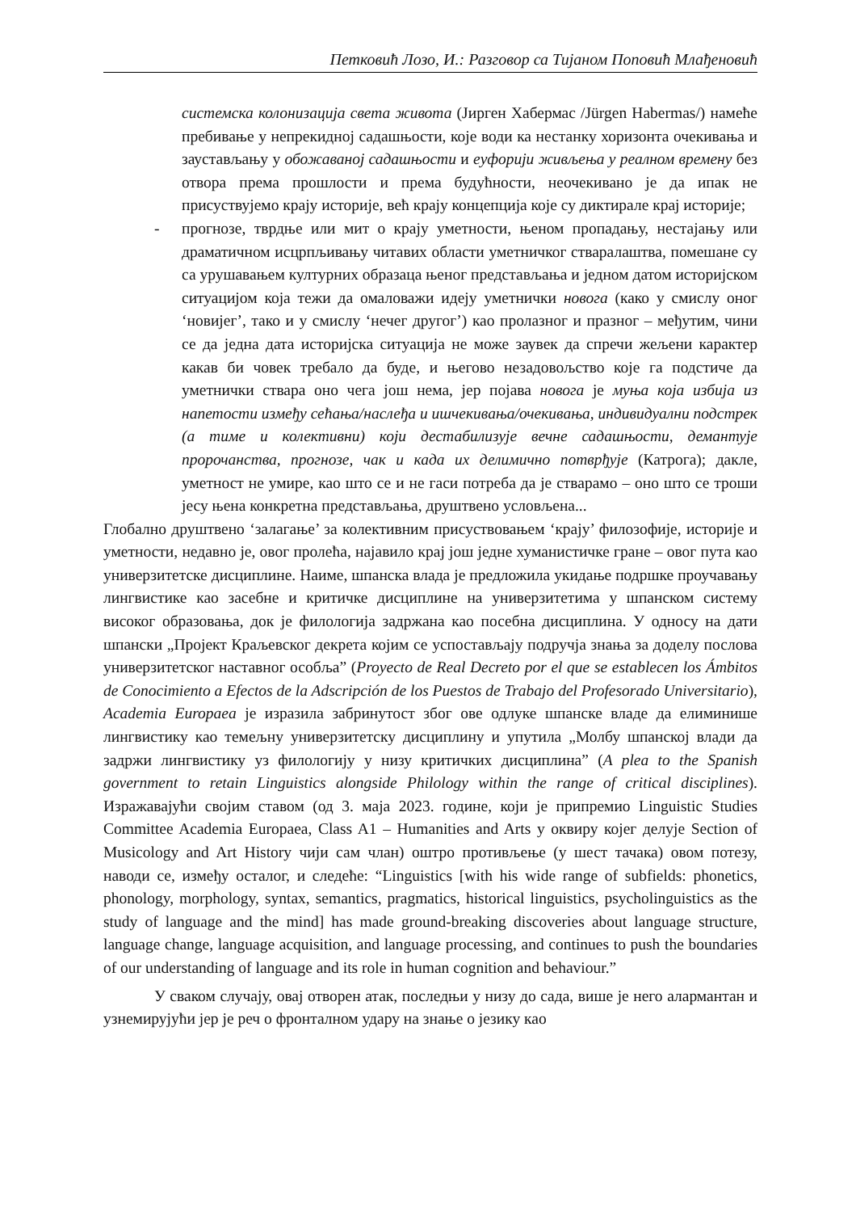Петковић Лозо, И.: Разговор са Тијаном Поповић Млађеновић
системска колонизација света живота (Јирген Хабермас /Jürgen Habermas/) намеће пребивање у непрекидној садашњости, које води ка нестанку хоризонта очекивања и заустављању у обожаваној садашњости и еуфорији живљења у реалном времену без отвора према прошлости и према будућности, неочекивано је да ипак не присуствујемо крају историје, већ крају концепција које су диктирале крај историје;
- прогнозе, тврдње или мит о крају уметности, њеном пропадању, нестајању или драматичном исцрпљивању читавих области уметничког стваралаштва, помешане су са урушавањем културних образаца њеног представљања и једном датом историјском ситуацијом која тежи да омаловажи идеју уметнички новога (како у смислу оног ‘новијег’, тако и у смислу ‘нечег другог’) као пролазног и празног – међутим, чини се да једна дата историјска ситуација не може заувек да спречи жељени карактер какав би човек требало да буде, и његово незадовољство које га подстиче да уметнички ствара оно чега још нема, јер појава новога је муња која избија из напетости између сећања/наслеђа и ишчекивања/очекивања, индивидуални подстрек (а тиме и колективни) који дестабилизује вечне садашњости, демантује пророчанства, прогнозе, чак и када их делимично потврђује (Катрога); дакле, уметност не умире, као што се и не гаси потреба да је стварамо – оно што се троши јесу њена конкретна представљања, друштвено условљена...
Глобално друштвено ‘залагање’ за колективним присуствовањем ‘крају’ филозофије, историје и уметности, недавно је, овог пролећа, најавило крај још једне хуманистичке гране – овог пута као универзитетске дисциплине. Наиме, шпанска влада је предложила укидање подршке проучавању лингвистике као засебне и критичке дисциплине на универзитетима у шпанском систему високог образовања, док је филологија задржана као посебна дисциплина. У односу на дати шпански „Пројект Краљевског декрета којим се успостављају подручја знања за доделу послова универзитетског наставног особља” (Proyecto de Real Decreto por el que se establecen los Ámbitos de Conocimiento a Efectos de la Adscripción de los Puestos de Trabajo del Profesorado Universitario), Academia Europaea је изразила забринутост због ове одлуке шпанске владе да елиминише лингвистику као темељну универзитетску дисциплину и упутила „Молбу шпанској влади да задржи лингвистику уз филологију у низу критичких дисциплина” (A plea to the Spanish government to retain Linguistics alongside Philology within the range of critical disciplines). Изражавајући својим ставом (од 3. маја 2023. године, који је припремио Linguistic Studies Committee Academia Europaea, Class A1 – Humanities and Arts у оквиру којег делује Section of Musicology and Art History чији сам члан) оштро противљење (у шест тачака) овом потезу, наводи се, између осталог, и следеће: “Linguistics [with his wide range of subfields: phonetics, phonology, morphology, syntax, semantics, pragmatics, historical linguistics, psycholinguistics as the study of language and the mind] has made ground-breaking discoveries about language structure, language change, language acquisition, and language processing, and continues to push the boundaries of our understanding of language and its role in human cognition and behaviour.”
У сваком случају, овај отворен атак, последњи у низу до сада, више је него алармантан и узнемирујући јер је реч о фронталном удару на знање о језику као